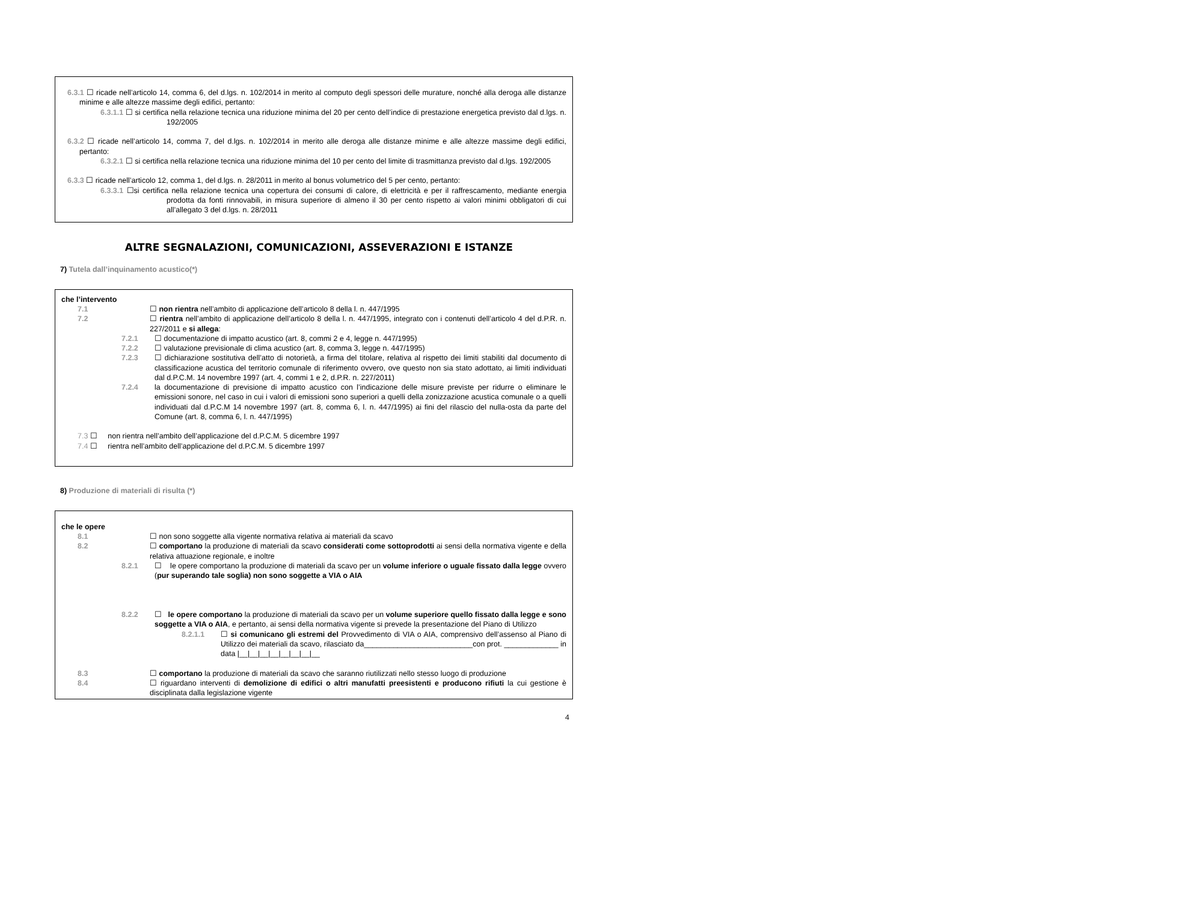6.3.1 ☐ ricade nell’articolo 14, comma 6, del d.lgs. n. 102/2014 in merito al computo degli spessori delle murature, nonché alla deroga alle distanze minime e alle altezze massime degli edifici, pertanto:
6.3.1.1 ☐ si certifica nella relazione tecnica una riduzione minima del 20 per cento dell’indice di prestazione energetica previsto dal d.lgs. n. 192/2005
6.3.2 ☐ ricade nell’articolo 14, comma 7, del d.lgs. n. 102/2014 in merito alle deroga alle distanze minime e alle altezze massime degli edifici, pertanto:
6.3.2.1 ☐ si certifica nella relazione tecnica una riduzione minima del 10 per cento del limite di trasmittanza previsto dal d.lgs. 192/2005
6.3.3 ☐ ricade nell’articolo 12, comma 1, del d.lgs. n. 28/2011 in merito al bonus volumetrico del 5 per cento, pertanto:
6.3.3.1 ☐si certifica nella relazione tecnica una copertura dei consumi di calore, di elettricità e per il raffrescamento, mediante energia prodotta da fonti rinnovabili, in misura superiore di almeno il 30 per cento rispetto ai valori minimi obbligatori di cui all’allegato 3 del d.lgs. n. 28/2011
ALTRE SEGNALAZIONI, COMUNICAZIONI, ASSEVERAZIONI E ISTANZE
7) Tutela dall’inquinamento acustico(*)
che l’intervento
7.1 ☐ non rientra nell’ambito di applicazione dell’articolo 8 della l. n. 447/1995
7.2 ☐ rientra nell’ambito di applicazione dell’articolo 8 della l. n. 447/1995, integrato con i contenuti dell’articolo 4 del d.P.R. n. 227/2011 e si allega:
7.2.1 ☐ documentazione di impatto acustico (art. 8, commi 2 e 4, legge n. 447/1995)
7.2.2 ☐ valutazione previsionale di clima acustico (art. 8, comma 3, legge n. 447/1995)
7.2.3 ☐ dichiarazione sostitutiva dell’atto di notorietà, a firma del titolare, relativa al rispetto dei limiti stabiliti dal documento di classificazione acustica del territorio comunale di riferimento ovvero, ove questo non sia stato adottato, ai limiti individuati dal d.P.C.M. 14 novembre 1997 (art. 4, commi 1 e 2, d.P.R. n. 227/2011)
7.2.4 la documentazione di previsione di impatto acustico con l’indicazione delle misure previste per ridurre o eliminare le emissioni sonore, nel caso in cui i valori di emissioni sono superiori a quelli della zonizzazione acustica comunale o a quelli individuati dal d.P.C.M 14 novembre 1997 (art. 8, comma 6, l. n. 447/1995) ai fini del rilascio del nulla-osta da parte del Comune (art. 8, comma 6, l. n. 447/1995)
7.3 ☐ non rientra nell’ambito dell’applicazione del d.P.C.M. 5 dicembre 1997
7.4 ☐ rientra nell’ambito dell’applicazione del d.P.C.M. 5 dicembre 1997
8) Produzione di materiali di risulta (*)
che le opere
8.1 ☐ non sono soggette alla vigente normativa relativa ai materiali da scavo
8.2 ☐ comportano la produzione di materiali da scavo considerati come sottoprodotti ai sensi della normativa vigente e della relativa attuazione regionale, e inoltre
8.2.1 ☐ le opere comportano la produzione di materiali da scavo per un volume inferiore o uguale fissato dalla legge ovvero (pur superando tale soglia) non sono soggette a VIA o AIA
8.2.2 ☐ le opere comportano la produzione di materiali da scavo per un volume superiore quello fissato dalla legge e sono soggette a VIA o AIA, e pertanto, ai sensi della normativa vigente si prevede la presentazione del Piano di Utilizzo
8.2.1.1 ☐ si comunicano gli estremi del Provvedimento di VIA o AIA, comprensivo dell’assenso al Piano di Utilizzo dei materiali da scavo, rilasciato da__________________________con prot. _____________ in data |__|__|__|__|__|__|__|__
8.3 ☐ comportano la produzione di materiali da scavo che saranno riutilizzati nello stesso luogo di produzione
8.4 ☐ riguardano interventi di demolizione di edifici o altri manufatti preesistenti e producono rifiuti la cui gestione è disciplinata dalla legislazione vigente
4